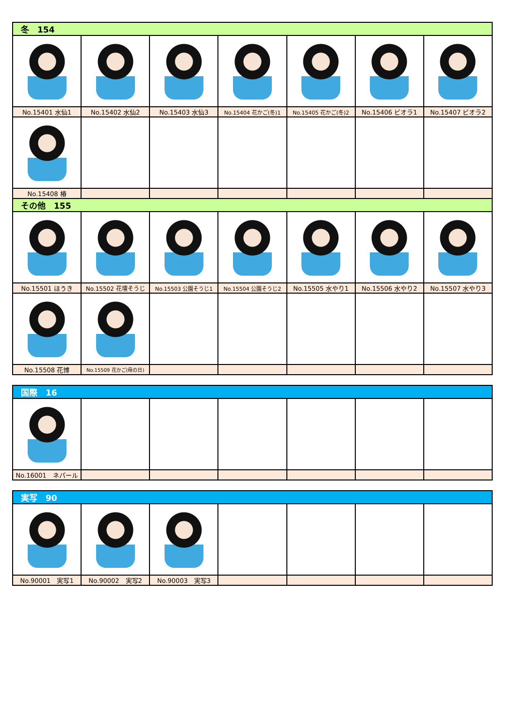| 冬 154 | | | | | | |
| --- | --- | --- | --- | --- | --- | --- |
| No.15401 水仙1 | No.15402 水仙2 | No.15403 水仙3 | No.15404 花かご(冬)1 | No.15405 花かご(冬)2 | No.15406 ビオラ1 | No.15407 ビオラ2 |
| No.15408 椿 | | | | | | |
| その他 155 | | | | | | |
| No.15501 ほうき | No.15502 花壇そうじ | No.15503 公園そうじ1 | No.15504 公園そうじ2 | No.15505 水やり1 | No.15506 水やり2 | No.15507 水やり3 |
| No.15508 花博 | No.15509 花かご(母の日) | | | | | |
| 国際 16 | | | | | | |
| --- | --- | --- | --- | --- | --- | --- |
| No.16001 ネパール | | | | | | |
| 実写 90 | | | | | | |
| --- | --- | --- | --- | --- | --- | --- |
| No.90001 実写1 | No.90002 実写2 | No.90003 実写3 | | | | |